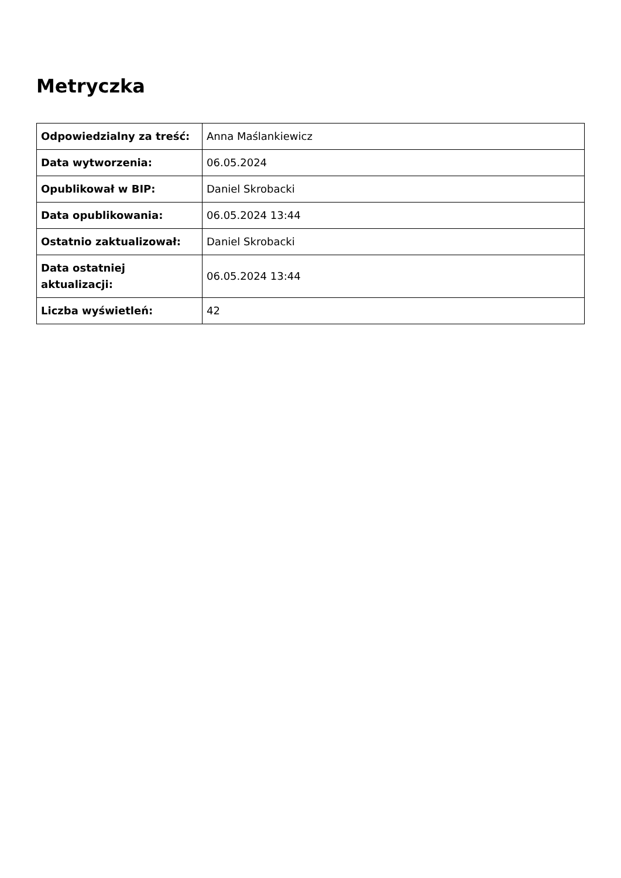Metryczka
| Odpowiedzialny za treść: | Anna Maślankiewicz |
| Data wytworzenia: | 06.05.2024 |
| Opublikował w BIP: | Daniel Skrobacki |
| Data opublikowania: | 06.05.2024 13:44 |
| Ostatnio zaktualizował: | Daniel Skrobacki |
| Data ostatniej aktualizacji: | 06.05.2024 13:44 |
| Liczba wyświetleń: | 42 |